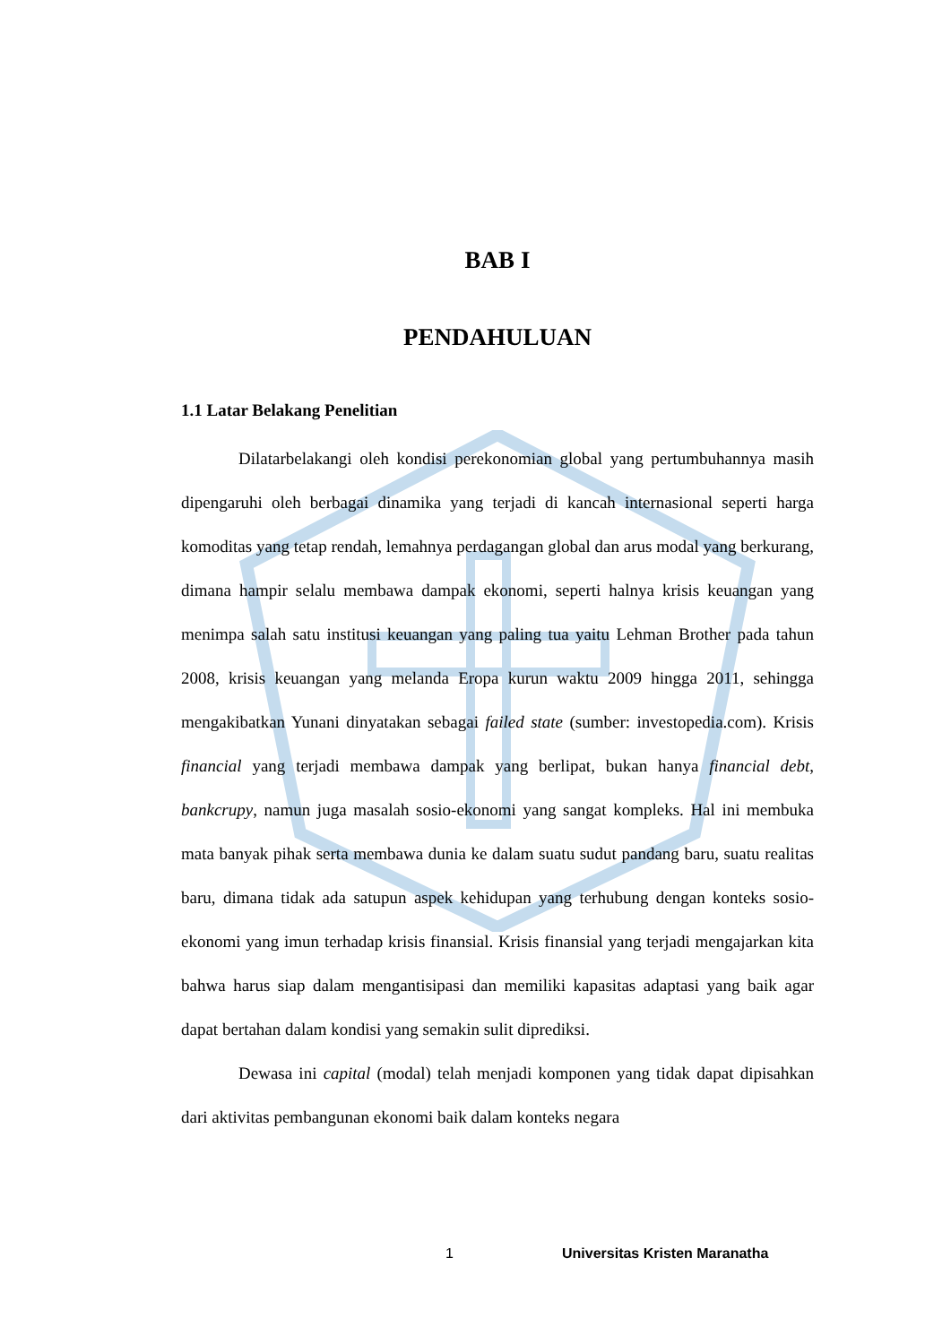BAB I
PENDAHULUAN
1.1 Latar Belakang Penelitian
Dilatarbelakangi oleh kondisi perekonomian global yang pertumbuhannya masih dipengaruhi oleh berbagai dinamika yang terjadi di kancah internasional seperti harga komoditas yang tetap rendah, lemahnya perdagangan global dan arus modal yang berkurang, dimana hampir selalu membawa dampak ekonomi, seperti halnya krisis keuangan yang menimpa salah satu institusi keuangan yang paling tua yaitu Lehman Brother pada tahun 2008, krisis keuangan yang melanda Eropa kurun waktu 2009 hingga 2011, sehingga mengakibatkan Yunani dinyatakan sebagai failed state (sumber: investopedia.com). Krisis financial yang terjadi membawa dampak yang berlipat, bukan hanya financial debt, bankcrupy, namun juga masalah sosio-ekonomi yang sangat kompleks. Hal ini membuka mata banyak pihak serta membawa dunia ke dalam suatu sudut pandang baru, suatu realitas baru, dimana tidak ada satupun aspek kehidupan yang terhubung dengan konteks sosio-ekonomi yang imun terhadap krisis finansial. Krisis finansial yang terjadi mengajarkan kita bahwa harus siap dalam mengantisipasi dan memiliki kapasitas adaptasi yang baik agar dapat bertahan dalam kondisi yang semakin sulit diprediksi.
Dewasa ini capital (modal) telah menjadi komponen yang tidak dapat dipisahkan dari aktivitas pembangunan ekonomi baik dalam konteks negara
1 Universitas Kristen Maranatha